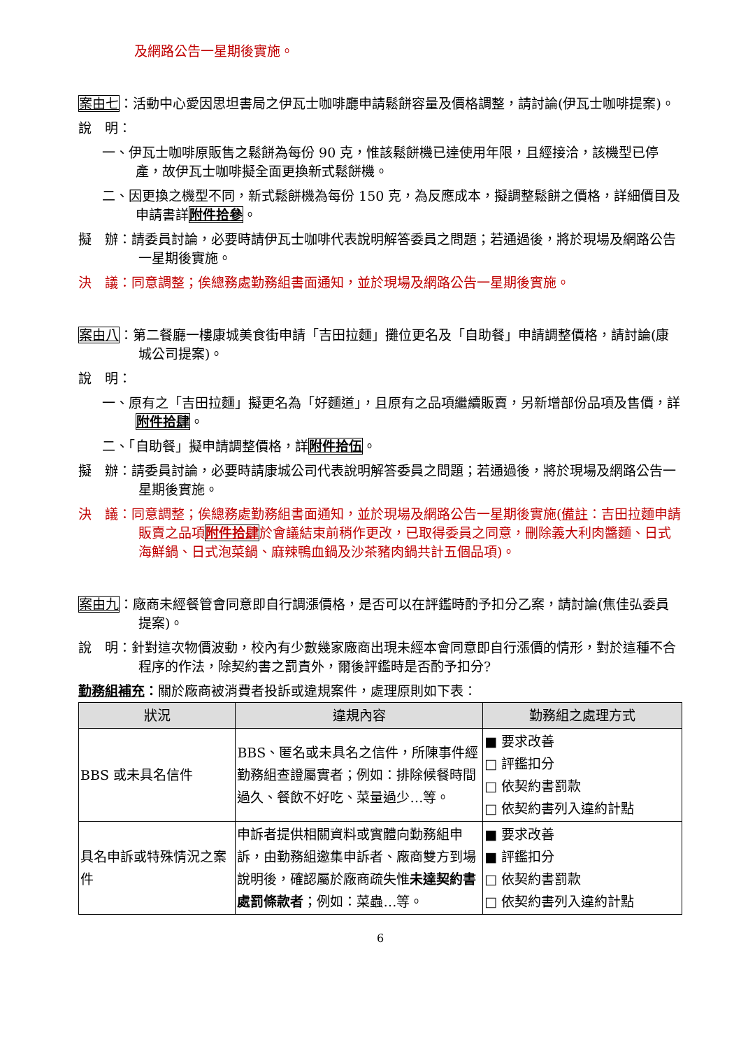及網路公告一星期後實施。
案由七：活動中心愛因思坦書局之伊瓦士咖啡廳申請鬆餅容量及價格調整，請討論(伊瓦士咖啡提案)。
說　明：
一、伊瓦士咖啡原販售之鬆餅為每份 90 克，惟該鬆餅機已達使用年限，且經接洽，該機型已停產，故伊瓦士咖啡擬全面更換新式鬆餅機。
二、因更換之機型不同，新式鬆餅機為每份 150 克，為反應成本，擬調整鬆餅之價格，詳細價目及申請書詳附件拾參。
擬　辦：請委員討論，必要時請伊瓦士咖啡代表說明解答委員之問題；若通過後，將於現場及網路公告一星期後實施。
決　議：同意調整；俟總務處勤務組書面通知，並於現場及網路公告一星期後實施。
案由八：第二餐廳一樓康城美食街申請「吉田拉麵」攤位更名及「自助餐」申請調整價格，請討論(康城公司提案)。
說　明：
一、原有之「吉田拉麵」擬更名為「好麵道」，且原有之品項繼續販賣，另新增部份品項及售價，詳附件拾肆。
二、「自助餐」擬申請調整價格，詳附件拾伍。
擬　辦：請委員討論，必要時請康城公司代表說明解答委員之問題；若通過後，將於現場及網路公告一星期後實施。
決　議：同意調整；俟總務處勤務組書面通知，並於現場及網路公告一星期後實施(備註：吉田拉麵申請販賣之品項附件拾肆於會議結束前稍作更改，已取得委員之同意，刪除義大利肉醬麵、日式海鮮鍋、日式泡菜鍋、麻辣鴨血鍋及沙茶豬肉鍋共計五個品項)。
案由九：廠商未經餐管會同意即自行調漲價格，是否可以在評鑑時酌予扣分乙案，請討論(焦佳弘委員提案)。
說　明：針對這次物價波動，校內有少數幾家廠商出現未經本會同意即自行漲價的情形，對於這種不合程序的作法，除契約書之罰責外，爾後評鑑時是否酌予扣分?
勤務組補充：關於廠商被消費者投訴或違規案件，處理原則如下表：
| 狀況 | 違規內容 | 勤務組之處理方式 |
| --- | --- | --- |
| BBS 或未具名信件 | BBS、匿名或未具名之信件，所陳事件經勤務組查證屬實者；例如：排除候餐時間過久、餐飲不好吃、菜量過少…等。 | ■ 要求改善 □ 評鑑扣分 □ 依契約書罰款 □ 依契約書列入違約計點 |
| 具名申訴或特殊情況之案件 | 申訴者提供相關資料或實體向勤務組申訴，由勤務組邀集申訴者、廠商雙方到場說明後，確認屬於廠商疏失惟 未達契約書處罰條款者 ；例如：菜蟲…等。 | ■ 要求改善 ■ 評鑑扣分 □ 依契約書罰款 □ 依契約書列入違約計點 |
6